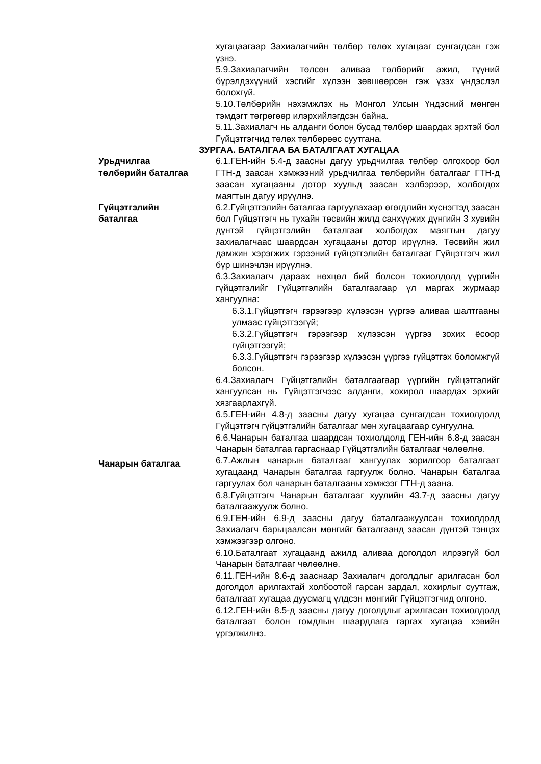хугацаагаар Захиалагчийн төлбөр төлөх хугацааг сунгагдсан гэж үзнэ.
5.9.Захиалагчийн төлсөн аливаа төлбөрийг ажил, түүний бүрэлдэхүүний хэсгийг хүлээн зөвшөөрсөн гэж үзэх үндэслэл болохгүй.
5.10.Төлбөрийн нэхэмжлэх нь Монгол Улсын Үндэсний мөнгөн тэмдэгт төгрөгөөр илэрхийлэгдсэн байна.
5.11.Захиалагч нь алданги болон бусад төлбөр шаардах эрхтэй бол Гүйцэтгэгчид төлөх төлбөрөөс суутгана.
ЗУРГАА. БАТАЛГАА БА БАТАЛГААТ ХУГАЦАА
Урьдчилгаа
төлбөрийн баталгаа
6.1.ГЕН-ийн 5.4-д заасны дагуу урьдчилгаа төлбөр олгохоор бол ГТН-д заасан хэмжээний урьдчилгаа төлбөрийн баталгааг ГТН-д заасан хугацааны дотор хуульд заасан хэлбэрээр, холбогдох маягтын дагуу ирүүлнэ.
Гүйцэтгэлийн
баталгаа
6.2.Гүйцэтгэлийн баталгаа гаргуулахаар өгөгдлийн хүснэгтэд заасан бол Гүйцэтгэгч нь тухайн төсвийн жилд санхүүжих дүнгийн 3 хувийн дүнтэй гүйцэтгэлийн баталгааг холбогдох маягтын дагуу захиалагчаас шаардсан хугацааны дотор ирүүлнэ. Төсвийн жил дамжин хэрэгжих гэрээний гүйцэтгэлийн баталгааг Гүйцэтгэгч жил бүр шинэчлэн ирүүлнэ.
6.3.Захиалагч дараах нөхцөл бий болсон тохиолдолд үүргийн гүйцэтгэлийг Гүйцэтгэлийн баталгаагаар үл маргах журмаар хангуулна:
6.3.1.Гүйцэтгэгч гэрээгээр хүлээсэн үүргээ аливаа шалтгааны улмаас гүйцэтгээгүй;
6.3.2.Гүйцэтгэгч гэрээгээр хүлээсэн үүргээ зохих ёсоор гүйцэтгээгүй;
6.3.3.Гүйцэтгэгч гэрээгээр хүлээсэн үүргээ гүйцэтгэх боломжгүй болсон.
6.4.Захиалагч Гүйцэтгэлийн баталгаагаар үүргийн гүйцэтгэлийг хангуулсан нь Гүйцэтгэгчээс алданги, хохирол шаардах эрхийг хязгаарлахгүй.
6.5.ГЕН-ийн 4.8-д заасны дагуу хугацаа сунгагдсан тохиолдолд Гүйцэтгэгч гүйцэтгэлийн баталгааг мөн хугацаагаар сунгуулна.
6.6.Чанарын баталгаа шаардсан тохиолдолд ГЕН-ийн 6.8-д заасан Чанарын баталгаа гаргаснаар Гүйцэтгэлийн баталгааг чөлөөлнө.
Чанарын баталгаа
6.7.Ажлын чанарын баталгааг хангуулах зорилгоор баталгаат хугацаанд Чанарын баталгаа гаргуулж болно. Чанарын баталгаа гаргуулах бол чанарын баталгааны хэмжээг ГТН-д заана.
6.8.Гүйцэтгэгч Чанарын баталгааг хуулийн 43.7-д заасны дагуу баталгаажуулж болно.
6.9.ГЕН-ийн 6.9-д заасны дагуу баталгаажуулсан тохиолдолд Захиалагч барьцаалсан мөнгийг баталгаанд заасан дүнтэй тэнцэх хэмжээгээр олгоно.
6.10.Баталгаат хугацаанд ажилд аливаа доголдол илрээгүй бол Чанарын баталгааг чөлөөлнө.
6.11.ГЕН-ийн 8.6-д зааснаар Захиалагч доголдлыг арилгасан бол доголдол арилгахтай холбоотой гарсан зардал, хохирлыг суутгаж, баталгаат хугацаа дуусмагц үлдсэн мөнгийг Гүйцэтгэгчид олгоно.
6.12.ГЕН-ийн 8.5-д заасны дагуу доголдлыг арилгасан тохиолдолд баталгаат болон гомдлын шаардлага гаргах хугацаа хэвийн үргэлжилнэ.